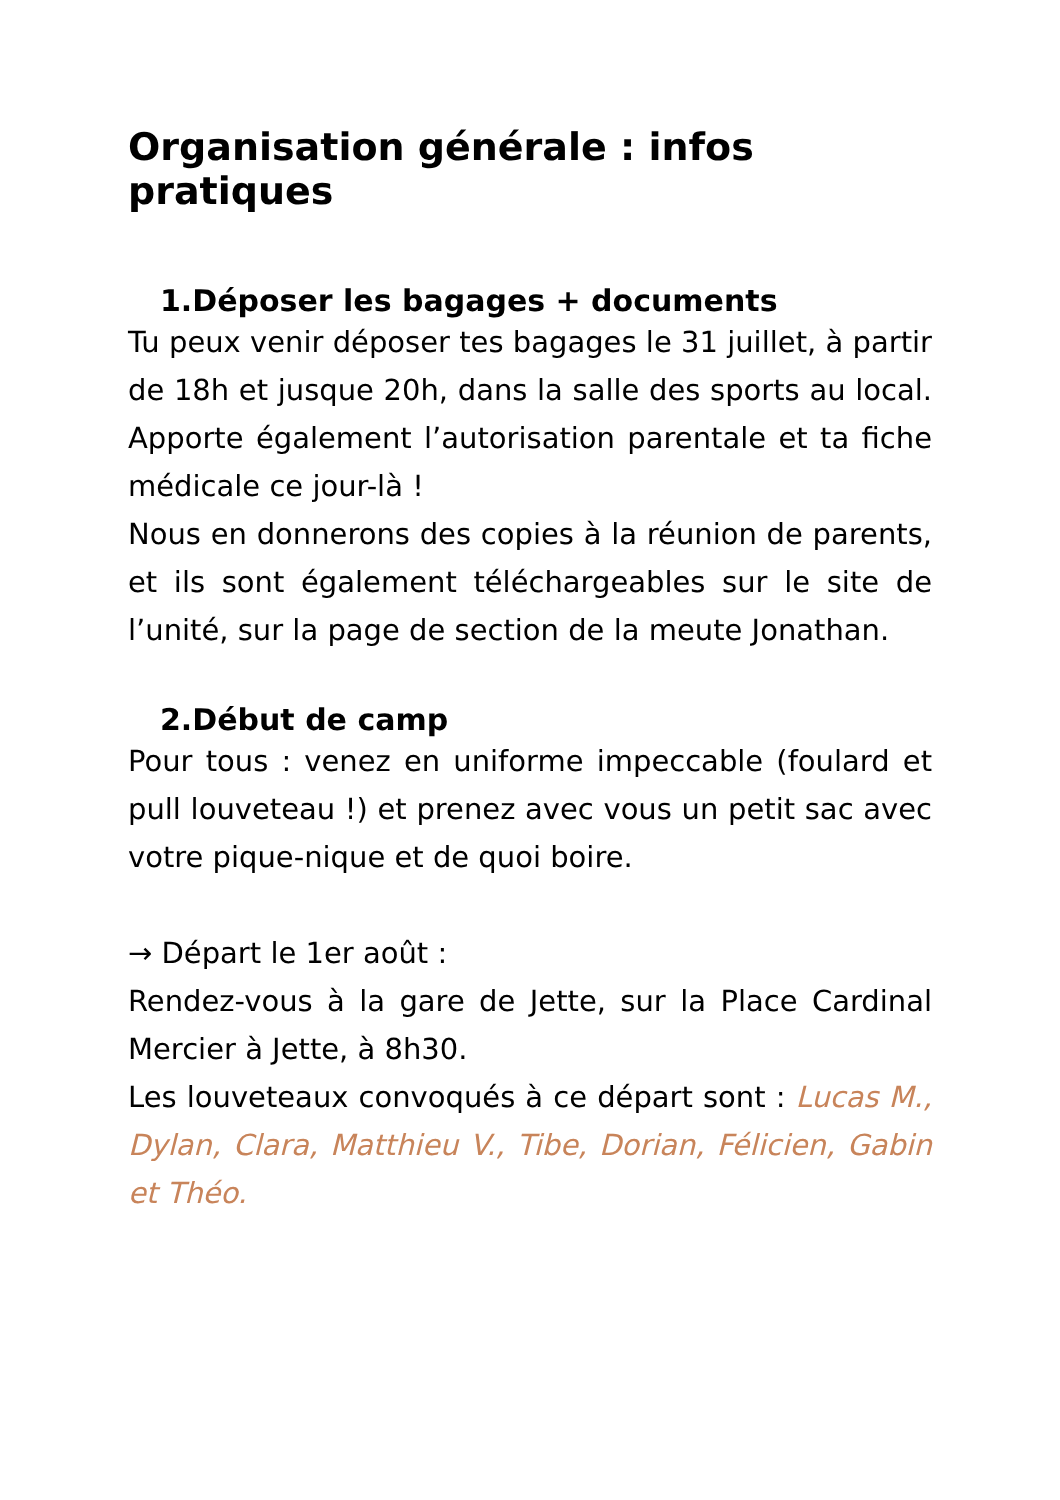Organisation générale : infos pratiques
1.Déposer les bagages + documents
Tu peux venir déposer tes bagages le 31 juillet, à partir de 18h et jusque 20h, dans la salle des sports au local. Apporte également l’autorisation parentale et ta fiche médicale ce jour-là !
Nous en donnerons des copies à la réunion de parents, et ils sont également téléchargeables sur le site de l’unité, sur la page de section de la meute Jonathan.
2.Début de camp
Pour tous : venez en uniforme impeccable (foulard et pull louveteau !) et prenez avec vous un petit sac avec votre pique-nique et de quoi boire.
→ Départ le 1er août :
Rendez-vous à la gare de Jette, sur la Place Cardinal Mercier à Jette, à 8h30.
Les louveteaux convoqués à ce départ sont : Lucas M., Dylan, Clara, Matthieu V., Tibe, Dorian, Félicien, Gabin et Théo.